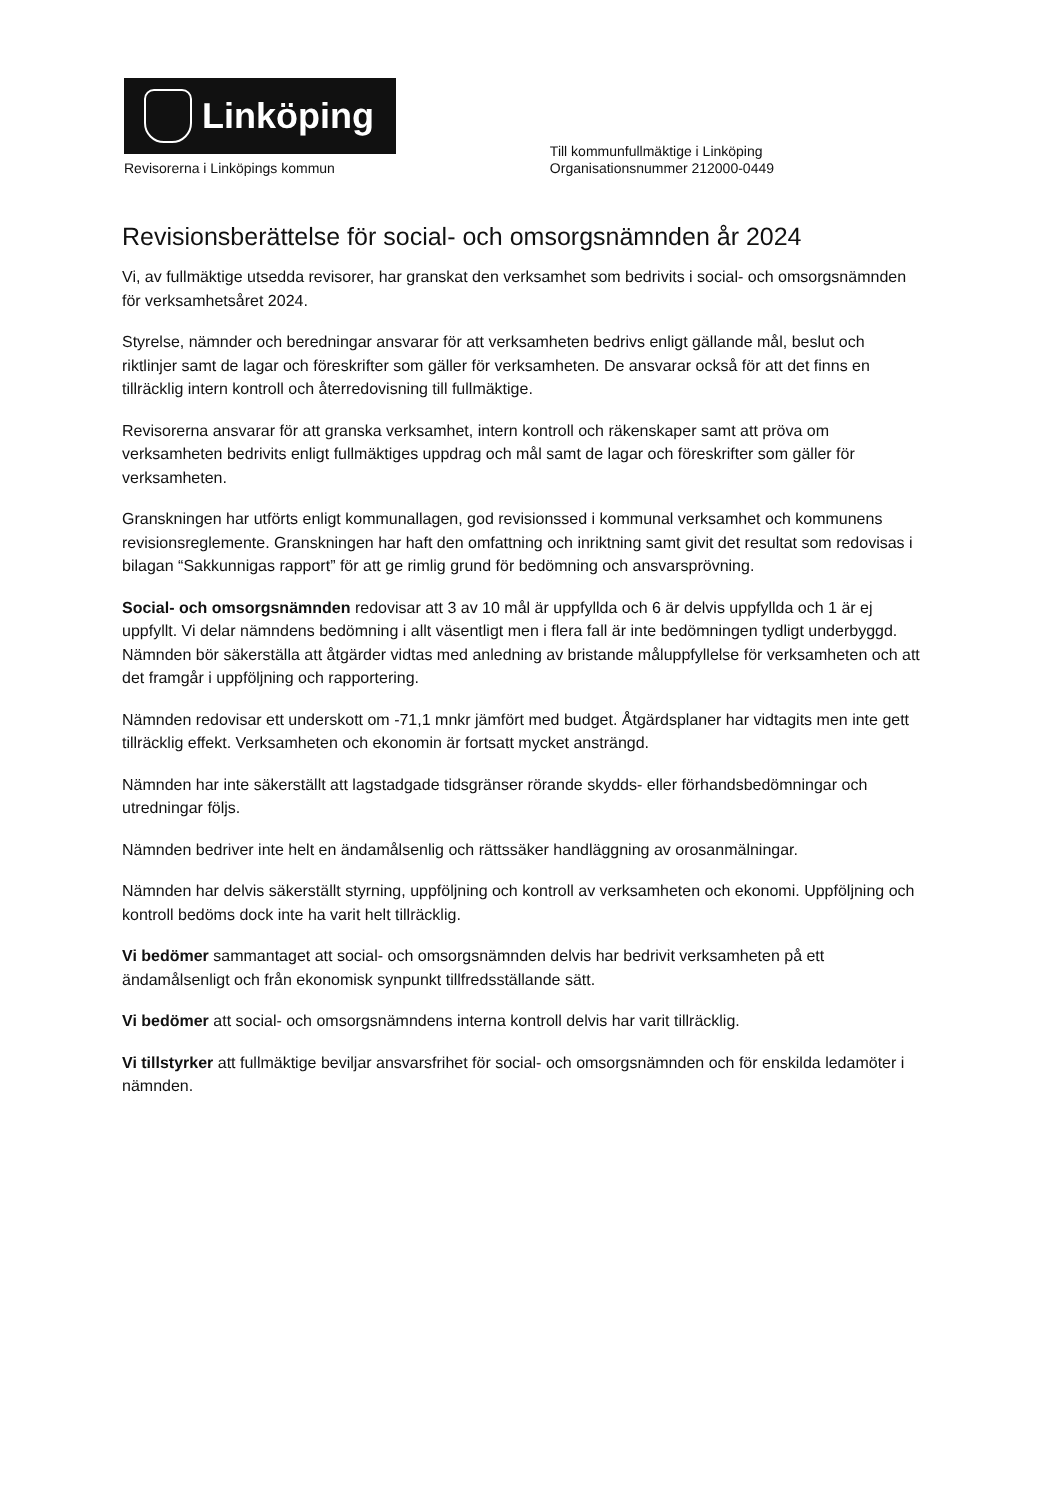Linköping
Revisorerna i Linköpings kommun
Till kommunfullmäktige i Linköping
Organisationsnummer 212000-0449
Revisionsberättelse för social- och omsorgsnämnden år 2024
Vi, av fullmäktige utsedda revisorer, har granskat den verksamhet som bedrivits i social- och omsorgsnämnden för verksamhetsåret 2024.
Styrelse, nämnder och beredningar ansvarar för att verksamheten bedrivs enligt gällande mål, beslut och riktlinjer samt de lagar och föreskrifter som gäller för verksamheten. De ansvarar också för att det finns en tillräcklig intern kontroll och återredovisning till fullmäktige.
Revisorerna ansvarar för att granska verksamhet, intern kontroll och räkenskaper samt att pröva om verksamheten bedrivits enligt fullmäktiges uppdrag och mål samt de lagar och föreskrifter som gäller för verksamheten.
Granskningen har utförts enligt kommunallagen, god revisionssed i kommunal verksamhet och kommunens revisionsreglemente. Granskningen har haft den omfattning och inriktning samt givit det resultat som redovisas i bilagan “Sakkunnigas rapport” för att ge rimlig grund för bedömning och ansvarsprövning.
Social- och omsorgsnämnden redovisar att 3 av 10 mål är uppfyllda och 6 är delvis uppfyllda och 1 är ej uppfyllt. Vi delar nämndens bedömning i allt väsentligt men i flera fall är inte bedömningen tydligt underbyggd. Nämnden bör säkerställa att åtgärder vidtas med anledning av bristande måluppfyllelse för verksamheten och att det framgår i uppföljning och rapportering.
Nämnden redovisar ett underskott om -71,1 mnkr jämfört med budget. Åtgärdsplaner har vidtagits men inte gett tillräcklig effekt. Verksamheten och ekonomin är fortsatt mycket ansträngd.
Nämnden har inte säkerställt att lagstadgade tidsgränser rörande skydds- eller förhandsbedömningar och utredningar följs.
Nämnden bedriver inte helt en ändamålsenlig och rättssäker handläggning av orosanmälningar.
Nämnden har delvis säkerställt styrning, uppföljning och kontroll av verksamheten och ekonomi. Uppföljning och kontroll bedöms dock inte ha varit helt tillräcklig.
Vi bedömer sammantaget att social- och omsorgsnämnden delvis har bedrivit verksamheten på ett ändamålsenligt och från ekonomisk synpunkt tillfredsställande sätt.
Vi bedömer att social- och omsorgsnämndens interna kontroll delvis har varit tillräcklig.
Vi tillstyrker att fullmäktige beviljar ansvarsfrihet för social- och omsorgsnämnden och för enskilda ledamöter i nämnden.